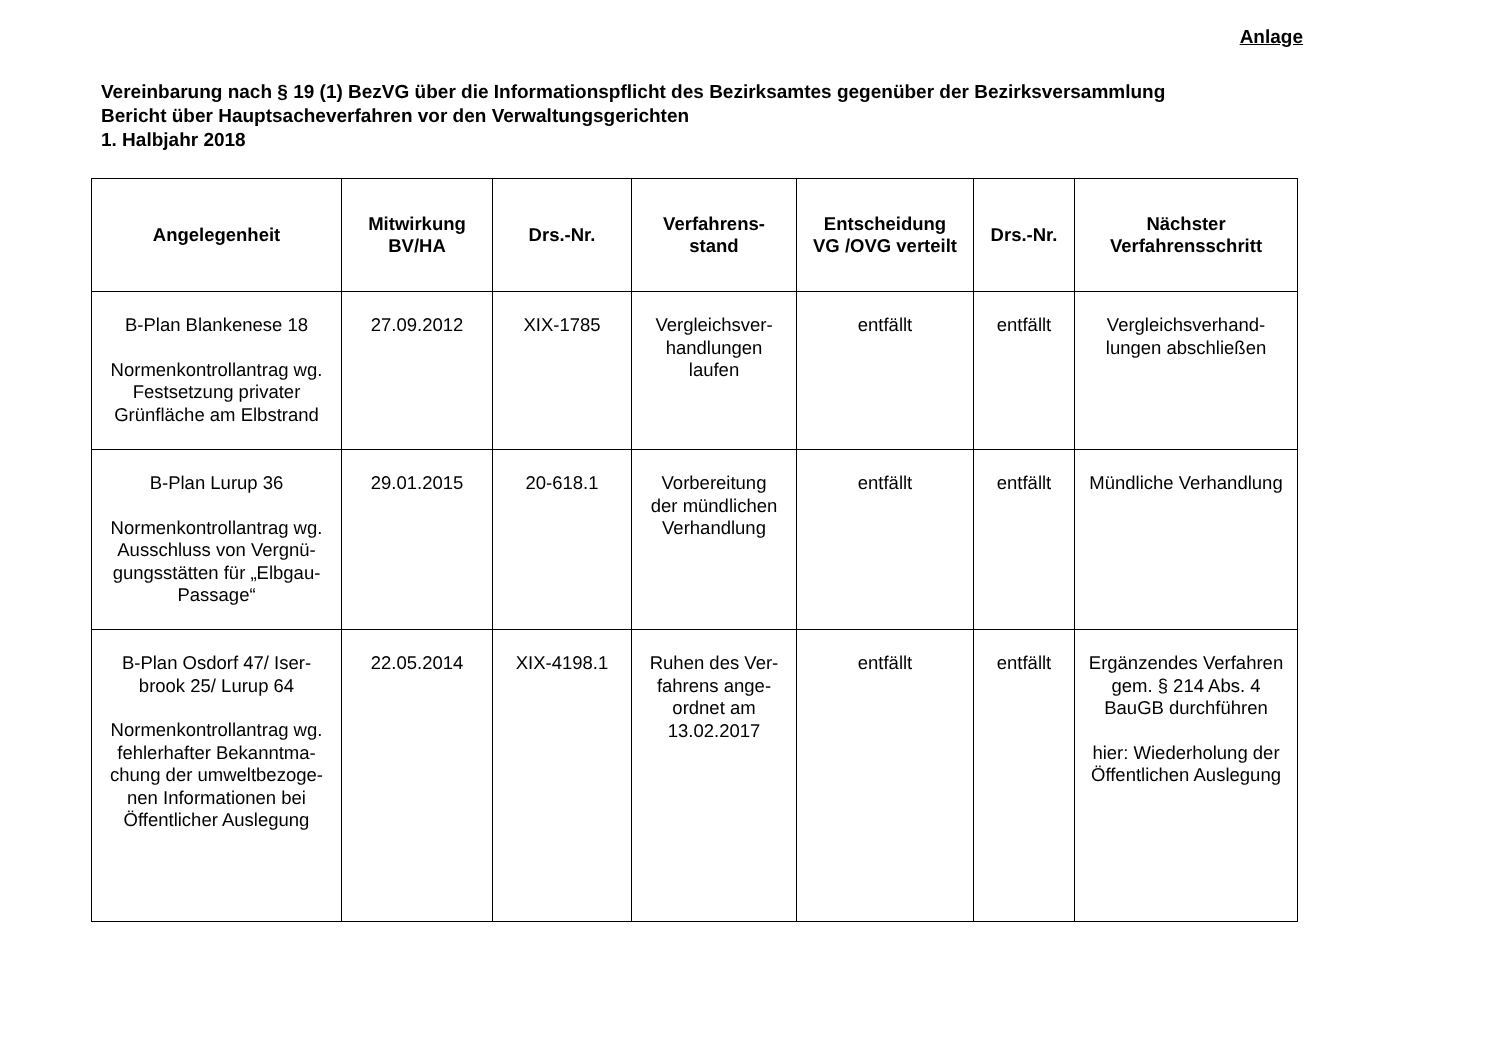Anlage
Vereinbarung nach § 19 (1) BezVG über die Informationspflicht des Bezirksamtes gegenüber der Bezirksversammlung
Bericht über Hauptsacheverfahren vor den Verwaltungsgerichten
1. Halbjahr 2018
| Angelegenheit | Mitwirkung BV/HA | Drs.-Nr. | Verfahrens- stand | Entscheidung VG /OVG verteilt | Drs.-Nr. | Nächster Verfahrensschritt |
| --- | --- | --- | --- | --- | --- | --- |
| B-Plan Blankenese 18 Normenkontrollantrag wg. Festsetzung privater Grünfläche am Elbstrand | 27.09.2012 | XIX-1785 | Vergleichsver- handlungen laufen | entfällt | entfällt | Vergleichsverhand- lungen abschließen |
| B-Plan Lurup 36 Normenkontrollantrag wg. Ausschluss von Vergnü- gungsstätten für „Elbgau- Passage“ | 29.01.2015 | 20-618.1 | Vorbereitung der mündlichen Verhandlung | entfällt | entfällt | Mündliche Verhandlung |
| B-Plan Osdorf 47/ Iser- brook 25/ Lurup 64 Normenkontrollantrag wg. fehlerhafter Bekanntma- chung der umweltbezoge- nen Informationen bei Öffentlicher Auslegung | 22.05.2014 | XIX-4198.1 | Ruhen des Ver- fahrens ange- ordnet am 13.02.2017 | entfällt | entfällt | Ergänzendes Verfahren gem. § 214 Abs. 4 BauGB durchführen hier: Wiederholung der Öffentlichen Auslegung |